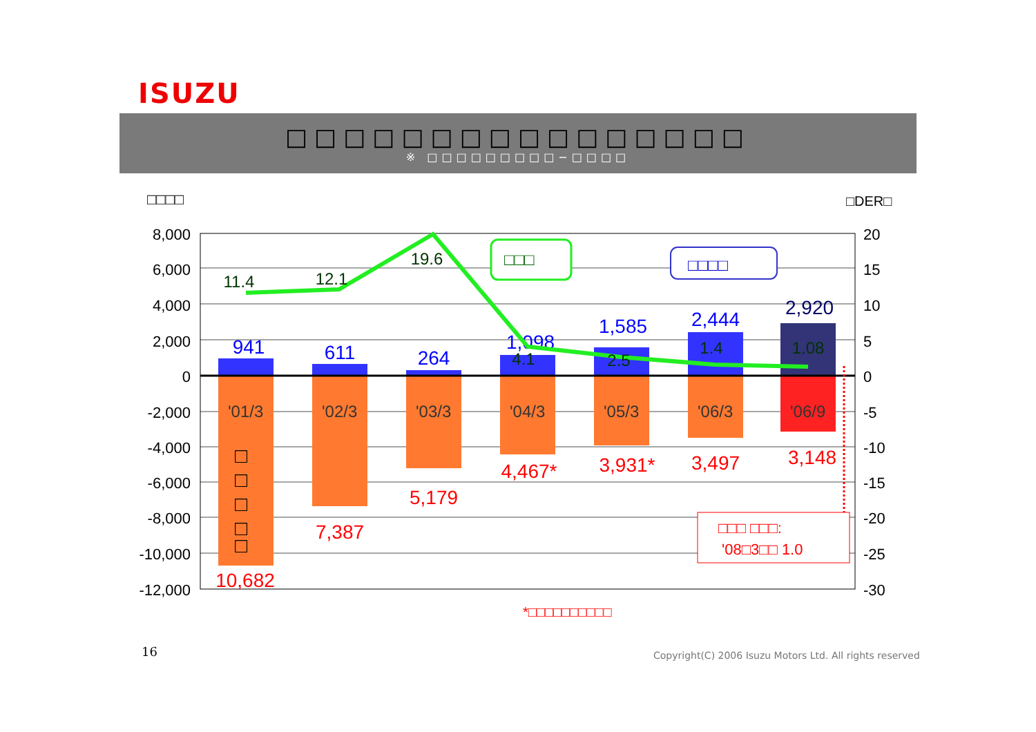ISUZU
□□□□□□□□□□□□□□□□
※ □□□□□□□□□−□□□□
□□□□
□DER□
8,000
6,000
4,000
2,000
0
-2,000
-4,000
-6,000
-8,000
-10,000
-12,000
20
15
10
5
0
-5
-10
-15
-20
-25
-30
'01/3
'02/3
'03/3
'04/3
'05/3
'06/3
'06/9
941
611
264
1,098
1,585
2,444
2,920
10,682
7,387
5,179
4,467*
3,931*
3,497
3,148
□
□
□
□
□
11.4
12.1
19.6
4.1
2.5
1.4
1.08
□□□
□□□□
□□□ □□□:
'08□3□□ 1.0
*□□□□□□□□□□
16
Copyright(C) 2006 Isuzu Motors Ltd. All rights reserved